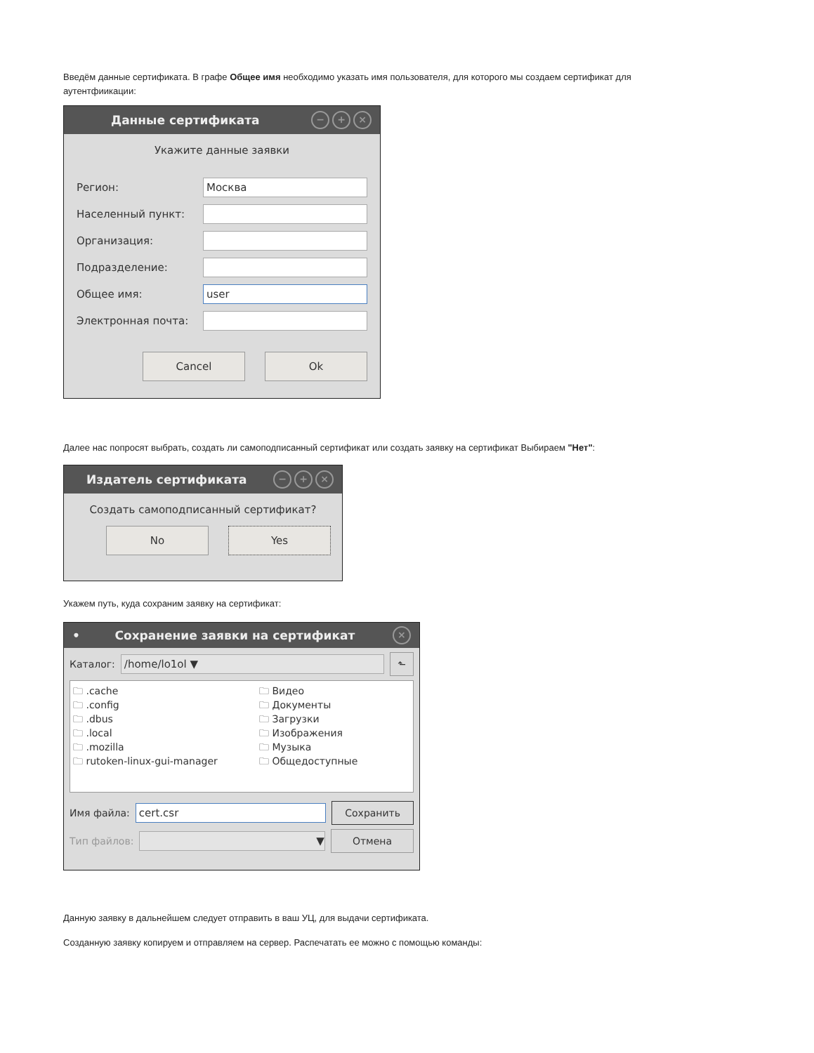Введём данные сертификата. В графе Общее имя необходимо указать имя пользователя, для которого мы создаем сертификат для аутентфиикации:
Данные сертификата − + ×
Укажите данные заявки
Регион:
Москва
Населенный пункт:
Организация:
Подразделение:
Общее имя:
user
Электронная почта:
Cancel Ok
Далее нас попросят выбрать, создать ли самоподписанный сертификат или создать заявку на сертификат Выбираем "Нет":
Издатель сертификата − + ×
Создать самоподписанный сертификат?
No Yes
Укажем путь, куда сохраним заявку на сертификат:
• Сохранение заявки на сертификат ×
Каталог:
/home/lo1ol ▼
⬑
🗀 .cache
🗀 .config
🗀 .dbus
🗀 .local
🗀 .mozilla
🗀 rutoken-linux-gui-manager
🗀 Видео
🗀 Документы
🗀 Загрузки
🗀 Изображения
🗀 Музыка
🗀 Общедоступные
Имя файла:
cert.csr
Сохранить
Тип файлов:
▼
Отмена
Данную заявку в дальнейшем следует отправить в ваш УЦ, для выдачи сертификата.
Созданную заявку копируем и отправляем на сервер. Распечатать ее можно с помощью команды: